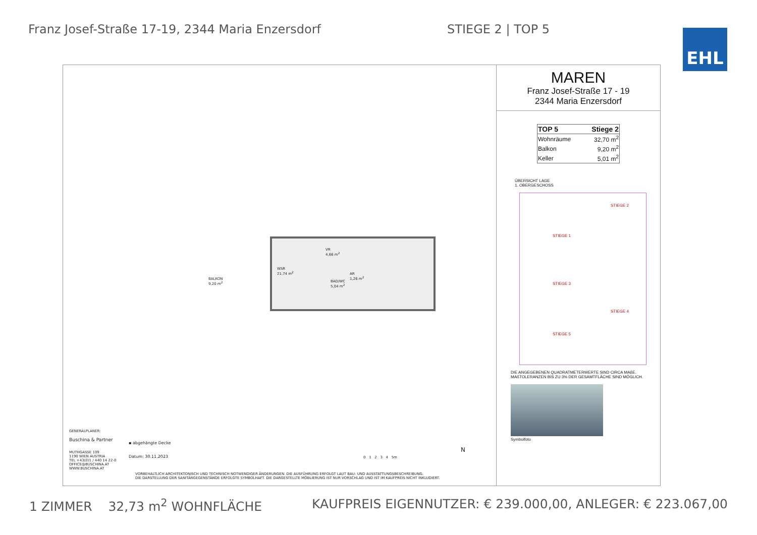Franz Josef-Straße 17-19, 2344 Maria Enzersdorf STIEGE 2 | TOP 5
EHL
BALKON
9,20 m<sup>2</sup>
WSR
21,74 m<sup>2</sup>
VR
4,66 m<sup>2</sup>
BAD/WC
5,04 m<sup>2</sup>
AR
1,26 m<sup>2</sup>
GENERALPLANER:
Buschina & Partner
MUTHGASSE 109
1190 WIEN AUSTRIA
TEL +43(0)1 / 440 14 22-0
OFFICE@BUSCHINA.AT
WWW.BUSCHINA.AT
▪ abgehängte Decke
Datum: 30.11.2023
0 1 2 3 4 5m
N
VORBEHALTLICH ARCHITEKTONISCH UND TECHNISCH NOTWENDIGER ÄNDERUNGEN. DIE AUSFÜHRUNG ERFOLGT LAUT BAU- UND AUSSTATTUNGSBESCHREIBUNG.
DIE DARSTELLUNG DER SANITÄRGEGENSTÄNDE ERFOLGTE SYMBOLHAFT. DIE DARGESTELLTE MÖBLIERUNG IST NUR VORSCHLAG UND IST IM KAUFPREIS NICHT INKLUDIERT.
MAREN
Franz Josef-Straße 17 - 19
2344 Maria Enzersdorf
| TOP 5 | Stiege 2 |
| --- | --- |
| Wohnräume | 32,70 m<sup>2</sup> |
| Balkon | 9,20 m<sup>2</sup> |
| Keller | 5,01 m<sup>2</sup> |
ÜBERSICHT LAGE
1. OBERGESCHOSS
STIEGE 1
STIEGE 2
STIEGE 3
STIEGE 4
STIEGE 5
DIE ANGEGEBENEN QUADRATMETERWERTE SIND CIRCA MAßE.
MAßTOLERANZEN BIS ZU 3% DER GESAMTFLÄCHE SIND MÖGLICH.
Symbolfoto
1 ZIMMER 32,73 m<sup>2</sup> WOHNFLÄCHE
KAUFPREIS EIGENNUTZER: € 239.000,00, ANLEGER: € 223.067,00